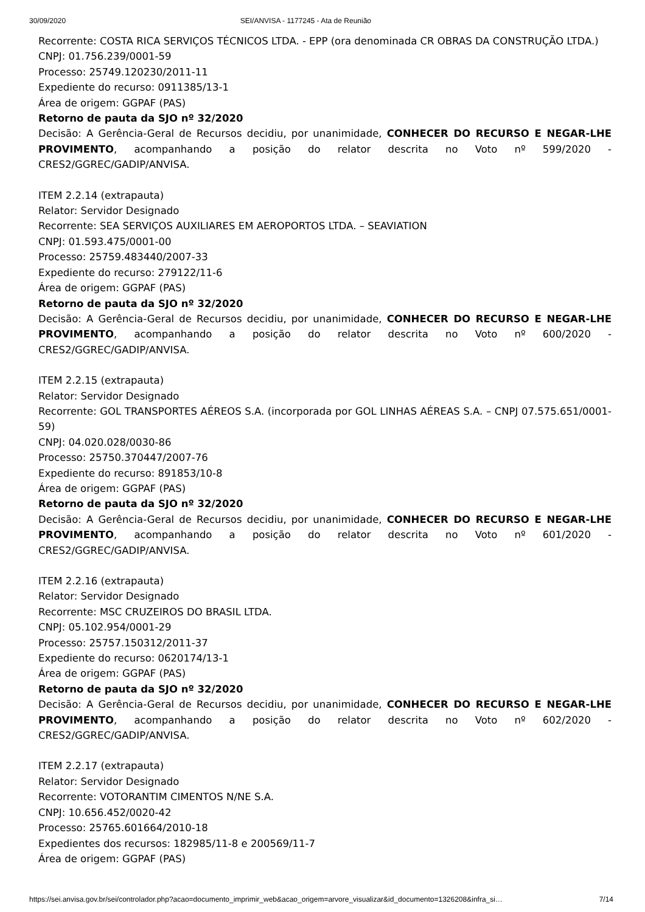30/09/2020 SEI/ANVISA - 1177245 - Ata de Reunião
Recorrente: COSTA RICA SERVIÇOS TÉCNICOS LTDA. - EPP (ora denominada CR OBRAS DA CONSTRUÇÃO LTDA.)
CNPJ: 01.756.239/0001-59
Processo: 25749.120230/2011-11
Expediente do recurso: 0911385/13-1
Área de origem: GGPAF (PAS)
Retorno de pauta da SJO nº 32/2020
Decisão: A Gerência-Geral de Recursos decidiu, por unanimidade, CONHECER DO RECURSO E NEGAR-LHE PROVIMENTO, acompanhando a posição do relator descrita no Voto nº 599/2020 - CRES2/GGREC/GADIP/ANVISA.
ITEM 2.2.14 (extrapauta)
Relator: Servidor Designado
Recorrente: SEA SERVIÇOS AUXILIARES EM AEROPORTOS LTDA. – SEAVIATION
CNPJ: 01.593.475/0001-00
Processo: 25759.483440/2007-33
Expediente do recurso: 279122/11-6
Área de origem: GGPAF (PAS)
Retorno de pauta da SJO nº 32/2020
Decisão: A Gerência-Geral de Recursos decidiu, por unanimidade, CONHECER DO RECURSO E NEGAR-LHE PROVIMENTO, acompanhando a posição do relator descrita no Voto nº 600/2020 - CRES2/GGREC/GADIP/ANVISA.
ITEM 2.2.15 (extrapauta)
Relator: Servidor Designado
Recorrente: GOL TRANSPORTES AÉREOS S.A. (incorporada por GOL LINHAS AÉREAS S.A. – CNPJ 07.575.651/0001-59)
CNPJ: 04.020.028/0030-86
Processo: 25750.370447/2007-76
Expediente do recurso: 891853/10-8
Área de origem: GGPAF (PAS)
Retorno de pauta da SJO nº 32/2020
Decisão: A Gerência-Geral de Recursos decidiu, por unanimidade, CONHECER DO RECURSO E NEGAR-LHE PROVIMENTO, acompanhando a posição do relator descrita no Voto nº 601/2020 - CRES2/GGREC/GADIP/ANVISA.
ITEM 2.2.16 (extrapauta)
Relator: Servidor Designado
Recorrente: MSC CRUZEIROS DO BRASIL LTDA.
CNPJ: 05.102.954/0001-29
Processo: 25757.150312/2011-37
Expediente do recurso: 0620174/13-1
Área de origem: GGPAF (PAS)
Retorno de pauta da SJO nº 32/2020
Decisão: A Gerência-Geral de Recursos decidiu, por unanimidade, CONHECER DO RECURSO E NEGAR-LHE PROVIMENTO, acompanhando a posição do relator descrita no Voto nº 602/2020 - CRES2/GGREC/GADIP/ANVISA.
ITEM 2.2.17 (extrapauta)
Relator: Servidor Designado
Recorrente: VOTORANTIM CIMENTOS N/NE S.A.
CNPJ: 10.656.452/0020-42
Processo: 25765.601664/2010-18
Expedientes dos recursos: 182985/11-8 e 200569/11-7
Área de origem: GGPAF (PAS)
https://sei.anvisa.gov.br/sei/controlador.php?acao=documento_imprimir_web&acao_origem=arvore_visualizar&id_documento=1326208&infra_si… 7/14